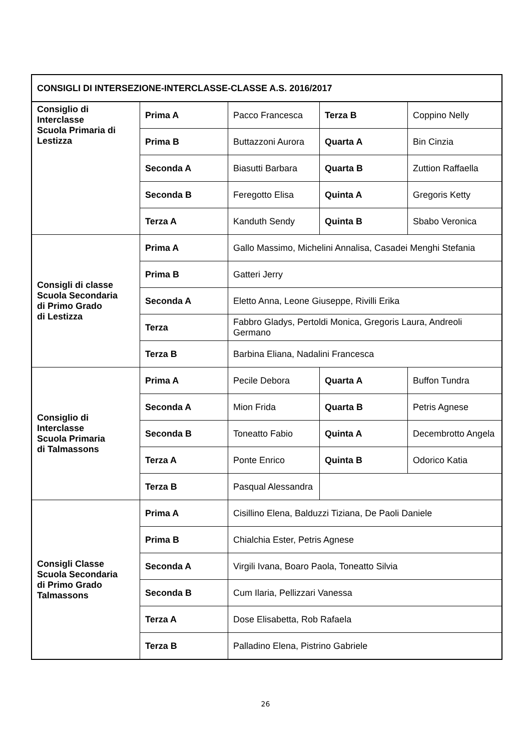| CONSIGLI DI INTERSEZIONE-INTERCLASSE-CLASSE A.S. 2016/2017 | | | | |
| Consiglio di Interclasse Scuola Primaria di Lestizza | Prima A | Pacco Francesca | Terza B | Coppino Nelly |
| | Prima B | Buttazzoni Aurora | Quarta A | Bin Cinzia |
| | Seconda A | Biasutti Barbara | Quarta B | Zuttion Raffaella |
| | Seconda B | Feregotto Elisa | Quinta A | Gregoris Ketty |
| | Terza A | Kanduth Sendy | Quinta B | Sbabo Veronica |
| Consigli di classe Scuola Secondaria di Primo Grado di Lestizza | Prima A | Gallo Massimo, Michelini Annalisa, Casadei Menghi Stefania | | |
| | Prima B | Gatteri Jerry | | |
| | Seconda A | Eletto Anna, Leone Giuseppe, Rivilli Erika | | |
| | Terza | Fabbro Gladys, Pertoldi Monica, Gregoris Laura, Andreoli Germano | | |
| | Terza B | Barbina Eliana, Nadalini Francesca | | |
| Consiglio di Interclasse Scuola Primaria di Talmassons | Prima A | Pecile Debora | Quarta A | Buffon Tundra |
| | Seconda A | Mion Frida | Quarta B | Petris Agnese |
| | Seconda B | Toneatto Fabio | Quinta A | Decembrotto Angela |
| | Terza A | Ponte Enrico | Quinta B | Odorico Katia |
| | Terza B | Pasqual Alessandra | | |
| Consigli Classe Scuola Secondaria di Primo Grado Talmassons | Prima A | Cisillino Elena, Balduzzi Tiziana, De Paoli Daniele | | |
| | Prima B | Chialchia Ester, Petris Agnese | | |
| | Seconda A | Virgili Ivana, Boaro Paola, Toneatto Silvia | | |
| | Seconda B | Cum Ilaria, Pellizzari Vanessa | | |
| | Terza A | Dose Elisabetta, Rob Rafaela | | |
| | Terza B | Palladino Elena, Pistrino Gabriele | | |
26